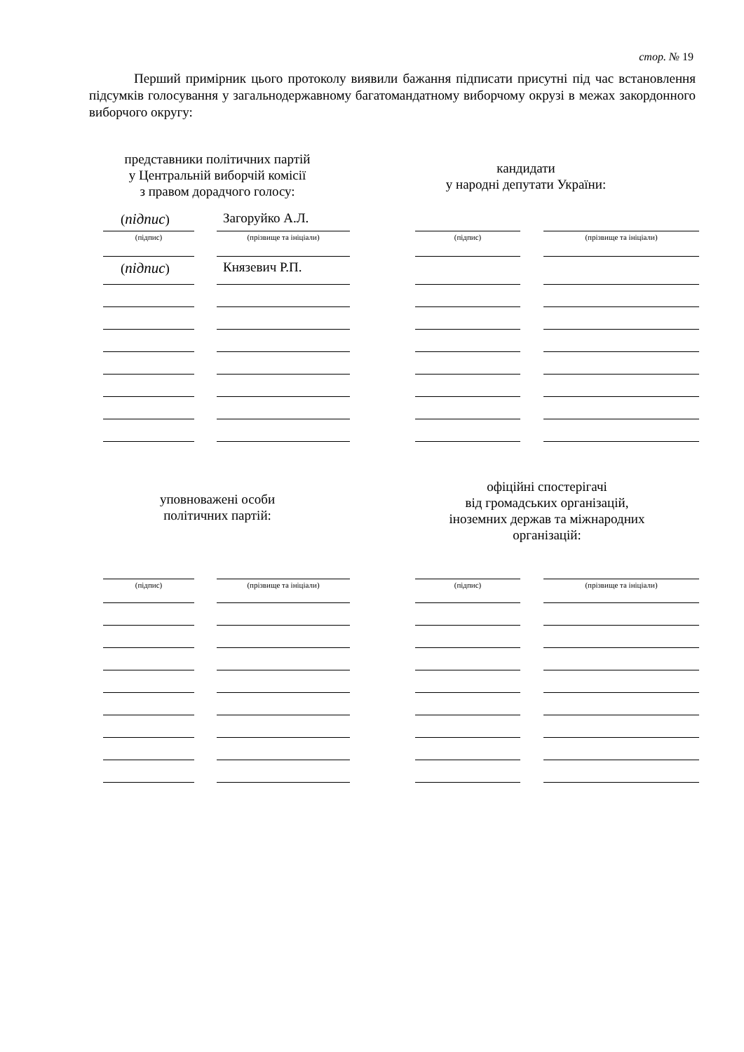стор. № 19
Перший примірник цього протоколу виявили бажання підписати присутні під час встановлення підсумків голосування у загальнодержавному багатомандатному виборчому окрузі в межах закордонного виборчого округу:
представники політичних партій
у Центральній виборчій комісії
з правом дорадчого голосу:
кандидати
у народні депутати України:
(підпис) Загоруйко А.Л.
(підпис) Князевич Р.П.
(підпис) (прізвище та ініціали) (підпис) (прізвище та ініціали)
уповноважені особи
політичних партій:
офіційні спостерігачі
від громадських організацій,
іноземних держав та міжнародних
організацій:
(підпис) (прізвище та ініціали) (підпис) (прізвище та ініціали)